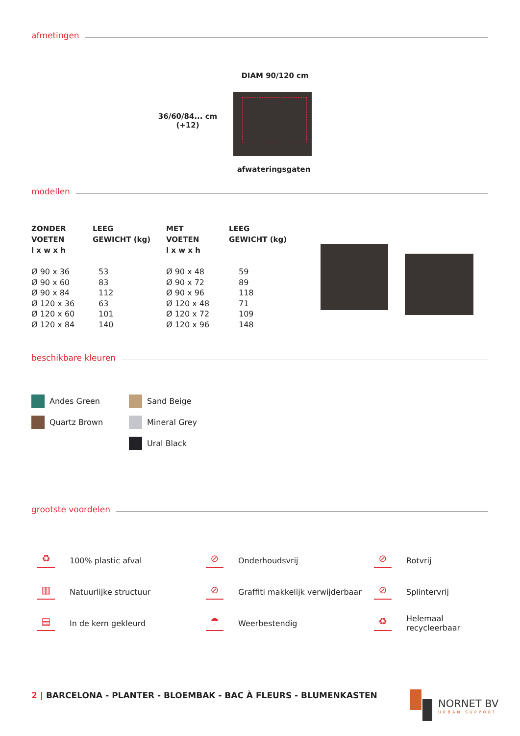afmetingen
DIAM 90/120 cm
36/60/84... cm
(+12)
afwateringsgaten
modellen
| ZONDER VOETEN l x w x h | LEEG GEWICHT (kg) | MET VOETEN l x w x h | LEEG GEWICHT (kg) |
| --- | --- | --- | --- |
| Ø 90 x 36 | 53 | Ø 90 x 48 | 59 |
| Ø 90 x 60 | 83 | Ø 90 x 72 | 89 |
| Ø 90 x 84 | 112 | Ø 90 x 96 | 118 |
| Ø 120 x 36 | 63 | Ø 120 x 48 | 71 |
| Ø 120 x 60 | 101 | Ø 120 x 72 | 109 |
| Ø 120 x 84 | 140 | Ø 120 x 96 | 148 |
beschikbare kleuren
Andes Green
Quartz Brown
Sand Beige
Mineral Grey
Ural Black
grootste voordelen
♻
100% plastic afval
▥
Natuurlijke structuur
▤
In de kern gekleurd
⊘
Onderhoudsvrij
⊘
Graffiti makkelijk verwijderbaar
☂
Weerbestendig
⊘
Rotvrij
⊘
Splintervrij
♻
Helemaal
recycleerbaar
2 | BARCELONA - PLANTER - BLOEMBAK - BAC À FLEURS - BLUMENKASTEN
NORNET BV
URBAN SUPPORT